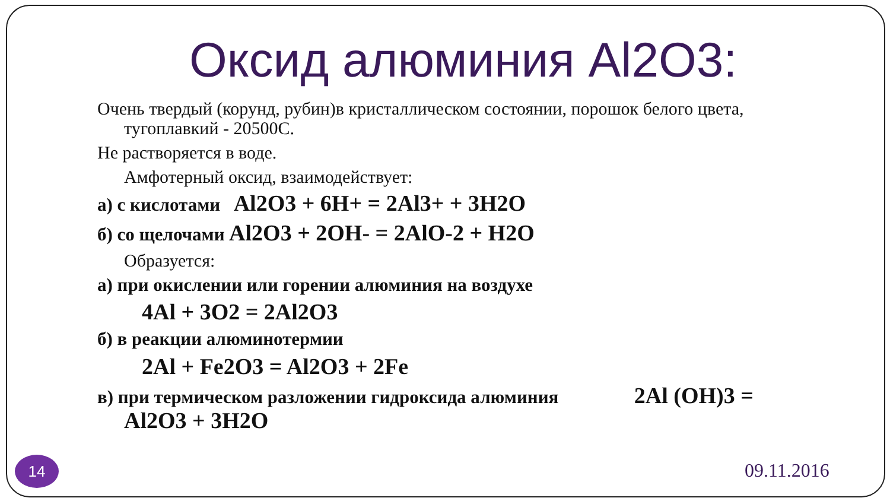Оксид алюминия Al2O3:
Очень твердый (корунд, рубин)в кристаллическом состоянии, порошок белого цвета,
тугоплавкий - 20500С.
Не растворяется в воде.
Амфотерный оксид, взаимодействует:
а) с кислотами Al2O3 + 6H+ = 2Al3+ + 3H2O
б) со щелочами Al2O3 + 2OH- = 2AlO-2 + H2O
Образуется:
а) при окислении или горении алюминия на воздухе
4Al + 3O2 = 2Al2O3
б) в реакции алюминотермии
2Al + Fe2O3 = Al2O3 + 2Fe
в) при термическом разложении гидроксида алюминия 2Al (OH)3 =
Al2O3 + 3H2O
14 09.11.2016